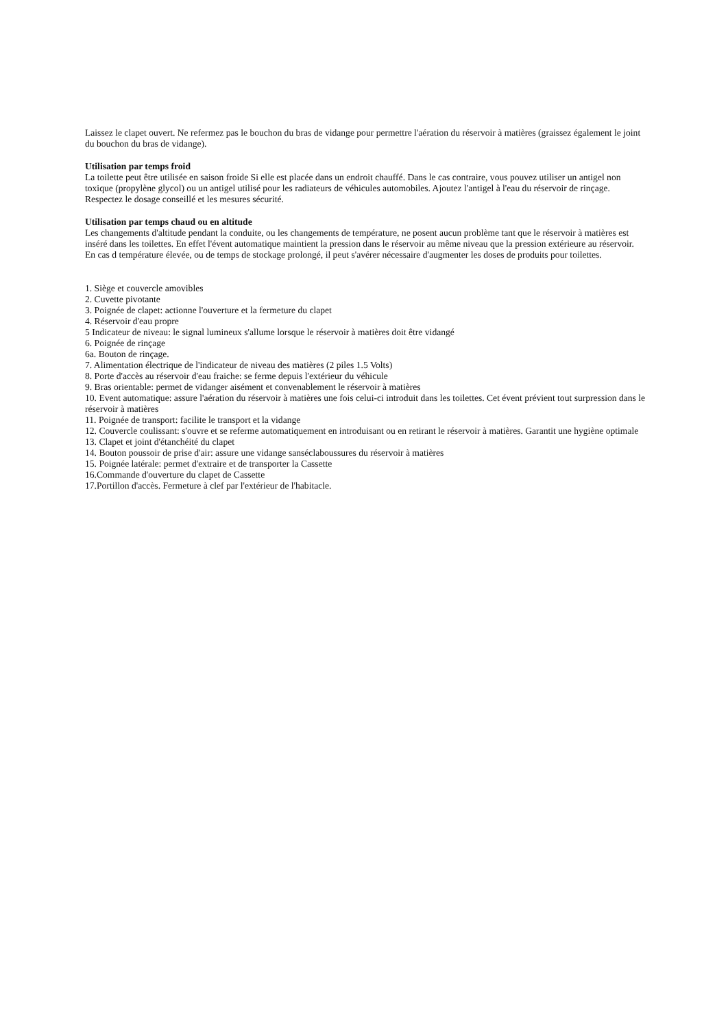Laissez le clapet ouvert. Ne refermez pas le bouchon du bras de vidange pour permettre l'aération du réservoir à matières (graissez également le joint du bouchon du bras de vidange).
Utilisation par temps froid
La toilette peut être utilisée en saison froide Si elle est placée dans un endroit chauffé. Dans le cas contraire, vous pouvez utiliser un antigel non toxique (propylène glycol) ou un antigel utilisé pour les radiateurs de véhicules automobiles. Ajoutez l'antigel à l'eau du réservoir de rinçage. Respectez le dosage conseillé et les mesures sécurité.
Utilisation par temps chaud ou en altitude
Les changements d'altitude pendant la conduite, ou les changements de température, ne posent aucun problème tant que le réservoir à matières est inséré dans les toilettes. En effet l'évent automatique maintient la pression dans le réservoir au même niveau que la pression extérieure au réservoir. En cas d température élevée, ou de temps de stockage prolongé, il peut s'avérer nécessaire d'augmenter les doses de produits pour toilettes.
1. Siège et couvercle amovibles
2. Cuvette pivotante
3. Poignée de clapet: actionne l'ouverture et la fermeture du clapet
4. Réservoir d'eau propre
5 Indicateur de niveau: le signal lumineux s'allume lorsque le réservoir à matières doit être vidangé
6. Poignée de rinçage
6a. Bouton de rinçage.
7. Alimentation électrique de l'indicateur de niveau des matières (2 piles 1.5 Volts)
8. Porte d'accès au réservoir d'eau fraiche: se ferme depuis l'extérieur du véhicule
9. Bras orientable: permet de vidanger aisément et convenablement le réservoir à matières
10. Event automatique: assure l'aération du réservoir à matières une fois celui-ci introduit dans les toilettes. Cet évent prévient tout surpression dans le réservoir à matières
11. Poignée de transport: facilite le transport et la vidange
12. Couvercle coulissant: s'ouvre et se referme automatiquement en introduisant ou en retirant le réservoir à matières. Garantit une hygiène optimale
13. Clapet et joint d'étanchéité du clapet
14. Bouton poussoir de prise d'air: assure une vidange sanséclaboussures du réservoir à matières
15. Poignée latérale: permet d'extraire et de transporter la Cassette
16.Commande d'ouverture du clapet de Cassette
17.Portillon d'accès. Fermeture à clef par l'extérieur de l'habitacle.